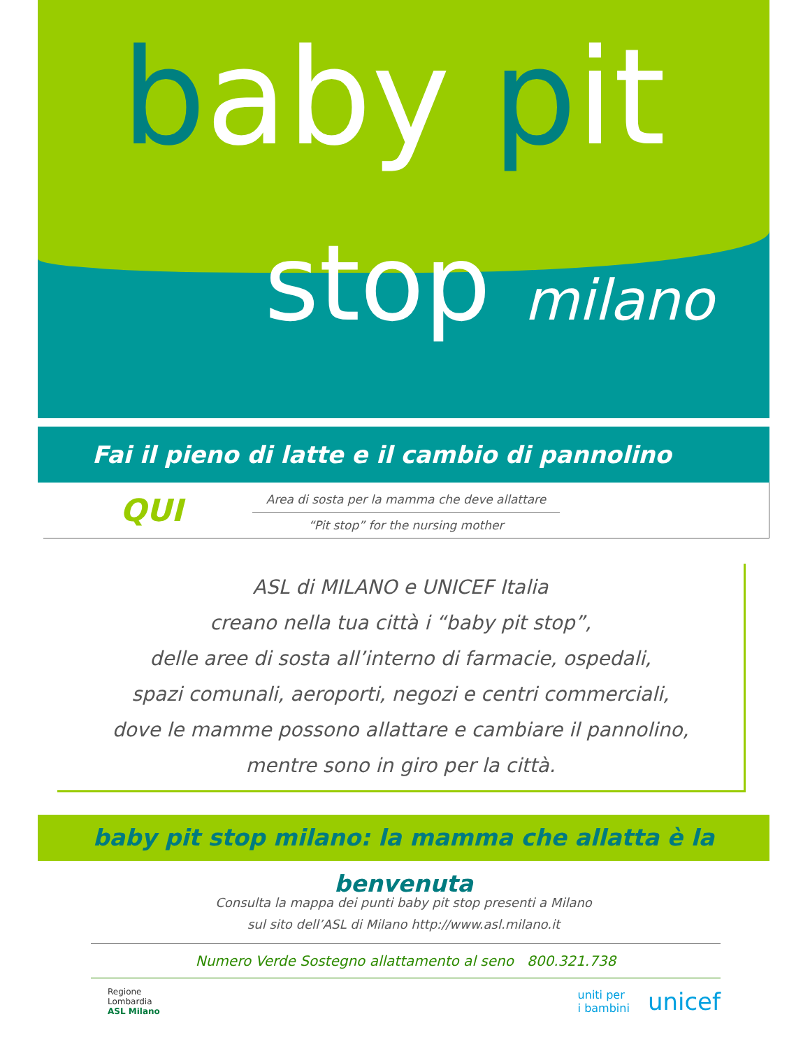baby pit
stop milano
Fai il pieno di latte e il cambio di pannolino QUI
Area di sosta per la mamma che deve allattare
“Pit stop” for the nursing mother
ASL di MILANO e UNICEF Italia
creano nella tua città i “baby pit stop”,
delle aree di sosta all’interno di farmacie, ospedali,
spazi comunali, aeroporti, negozi e centri commerciali,
dove le mamme possono allattare e cambiare il pannolino,
mentre sono in giro per la città.
baby pit stop milano: la mamma che allatta è la benvenuta
Consulta la mappa dei punti baby pit stop presenti a Milano
sul sito dell’ASL di Milano http://www.asl.milano.it
Numero Verde Sostegno allattamento al seno 800.321.738
Regione
Lombardia
ASL Milano
uniti per
i bambini
unicef